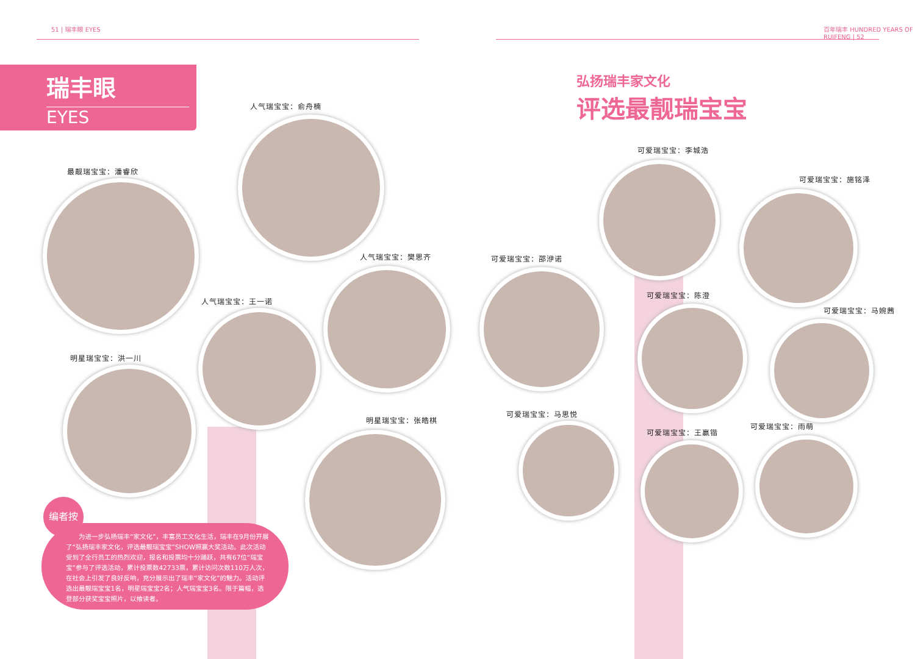51 | 瑞丰眼 EYES
百年瑞丰 HUNDRED YEARS OF RUIFENG | 52
瑞丰眼
EYES
弘扬瑞丰家文化
评选最靓瑞宝宝
最靓瑞宝宝：潘睿欣
人气瑞宝宝：俞舟楠
人气瑞宝宝：樊思齐
人气瑞宝宝：王一诺
明星瑞宝宝：洪一川
明星瑞宝宝：张皓棋
编者按
　　为进一步弘扬瑞丰“家文化”，丰富员工文化生活，瑞丰在9月份开展了“弘扬瑞丰家文化，评选最靓瑞宝宝”SHOW照赢大奖活动。此次活动受到了全行员工的热烈欢迎，报名和投票均十分踊跃，共有67位“瑞宝宝”参与了评选活动，累计投票数42733票，累计访问次数110万人次，在社会上引发了良好反响，充分展示出了瑞丰“家文化”的魅力。活动评选出最靓瑞宝宝1名，明星瑞宝宝2名；人气瑞宝宝3名。限于篇幅，选登部分获奖宝宝照片，以飨读者。
可爱瑞宝宝：李城浩
可爱瑞宝宝：施铭泽
可爱瑞宝宝：邵洢诺
可爱瑞宝宝：陈澄
可爱瑞宝宝：马婉茜
可爱瑞宝宝：马思悦
可爱瑞宝宝：王赢锴
可爱瑞宝宝：雨萌